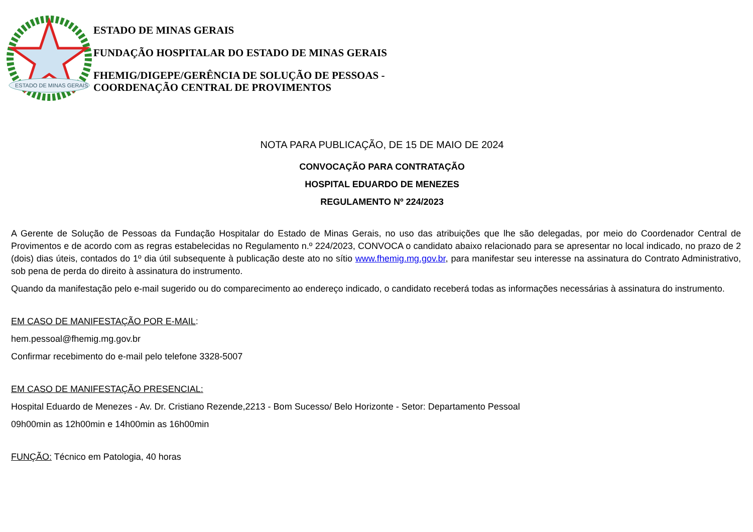ESTADO DE MINAS GERAIS
ESTADO DE MINAS GERAIS
FUNDAÇÃO HOSPITALAR DO ESTADO DE MINAS GERAIS
FHEMIG/DIGEPE/GERÊNCIA DE SOLUÇÃO DE PESSOAS -
COORDENAÇÃO CENTRAL DE PROVIMENTOS
NOTA PARA PUBLICAÇÃO, DE 15 DE MAIO DE 2024
CONVOCAÇÃO PARA CONTRATAÇÃO
HOSPITAL EDUARDO DE MENEZES
REGULAMENTO Nº 224/2023
A Gerente de Solução de Pessoas da Fundação Hospitalar do Estado de Minas Gerais, no uso das atribuições que lhe são delegadas, por meio do Coordenador Central de Provimentos e de acordo com as regras estabelecidas no Regulamento n.º 224/2023, CONVOCA o candidato abaixo relacionado para se apresentar no local indicado, no prazo de 2 (dois) dias úteis, contados do 1º dia útil subsequente à publicação deste ato no sítio www.fhemig.mg.gov.br, para manifestar seu interesse na assinatura do Contrato Administrativo, sob pena de perda do direito à assinatura do instrumento.
Quando da manifestação pelo e-mail sugerido ou do comparecimento ao endereço indicado, o candidato receberá todas as informações necessárias à assinatura do instrumento.
EM CASO DE MANIFESTAÇÃO POR E-MAIL:
hem.pessoal@fhemig.mg.gov.br
Confirmar recebimento do e-mail pelo telefone 3328-5007
EM CASO DE MANIFESTAÇÃO PRESENCIAL:
Hospital Eduardo de Menezes - Av. Dr. Cristiano Rezende,2213 - Bom Sucesso/ Belo Horizonte - Setor: Departamento Pessoal
09h00min as 12h00min e 14h00min as 16h00min
FUNÇÃO: Técnico em Patologia, 40 horas